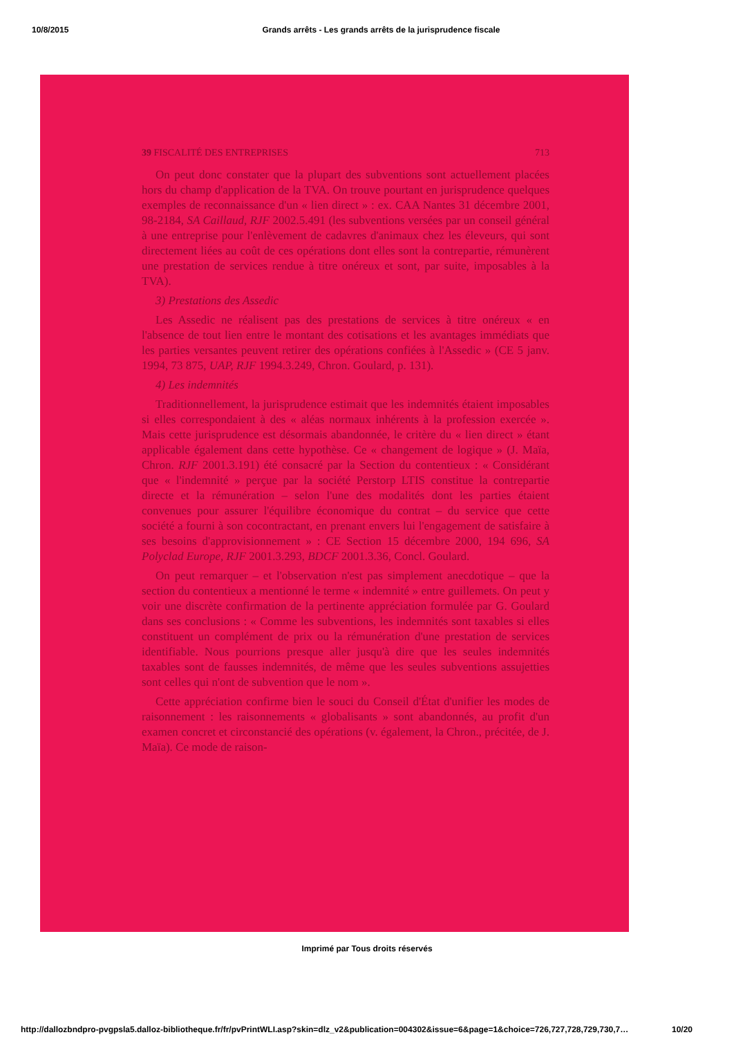10/8/2015 Grands arrêts - Les grands arrêts de la jurisprudence fiscale
39 FISCALITÉ DES ENTREPRISES 713
On peut donc constater que la plupart des subventions sont actuellement placées hors du champ d'application de la TVA. On trouve pourtant en jurisprudence quelques exemples de reconnaissance d'un « lien direct » : ex. CAA Nantes 31 décembre 2001, 98-2184, SA Caillaud, RJF 2002.5.491 (les subventions versées par un conseil général à une entreprise pour l'enlèvement de cadavres d'animaux chez les éleveurs, qui sont directement liées au coût de ces opérations dont elles sont la contrepartie, rémunèrent une prestation de services rendue à titre onéreux et sont, par suite, imposables à la TVA).
3) Prestations des Assedic
Les Assedic ne réalisent pas des prestations de services à titre onéreux « en l'absence de tout lien entre le montant des cotisations et les avantages immédiats que les parties versantes peuvent retirer des opérations confiées à l'Assedic » (CE 5 janv. 1994, 73 875, UAP, RJF 1994.3.249, Chron. Goulard, p. 131).
4) Les indemnités
Traditionnellement, la jurisprudence estimait que les indemnités étaient imposables si elles correspondaient à des « aléas normaux inhérents à la profession exercée ». Mais cette jurisprudence est désormais abandonnée, le critère du « lien direct » étant applicable également dans cette hypothèse. Ce « changement de logique » (J. Maïa, Chron. RJF 2001.3.191) été consacré par la Section du contentieux : « Considérant que « l'indemnité » perçue par la société Perstorp LTIS constitue la contrepartie directe et la rémunération – selon l'une des modalités dont les parties étaient convenues pour assurer l'équilibre économique du contrat – du service que cette société a fourni à son cocontractant, en prenant envers lui l'engagement de satisfaire à ses besoins d'approvisionnement » : CE Section 15 décembre 2000, 194 696, SA Polyclad Europe, RJF 2001.3.293, BDCF 2001.3.36, Concl. Goulard.
On peut remarquer – et l'observation n'est pas simplement anecdotique – que la section du contentieux a mentionné le terme « indemnité » entre guillemets. On peut y voir une discrète confirmation de la pertinente appréciation formulée par G. Goulard dans ses conclusions : « Comme les subventions, les indemnités sont taxables si elles constituent un complément de prix ou la rémunération d'une prestation de services identifiable. Nous pourrions presque aller jusqu'à dire que les seules indemnités taxables sont de fausses indemnités, de même que les seules subventions assujetties sont celles qui n'ont de subvention que le nom ».
Cette appréciation confirme bien le souci du Conseil d'État d'unifier les modes de raisonnement : les raisonnements « globalisants » sont abandonnés, au profit d'un examen concret et circonstancié des opérations (v. également, la Chron., précitée, de J. Maïa). Ce mode de raison-
Imprimé par Tous droits réservés
http://dallozbndpro-pvgpsla5.dalloz-bibliotheque.fr/fr/pvPrintWLI.asp?skin=dlz_v2&publication=004302&issue=6&page=1&choice=726,727,728,729,730,7… 10/20